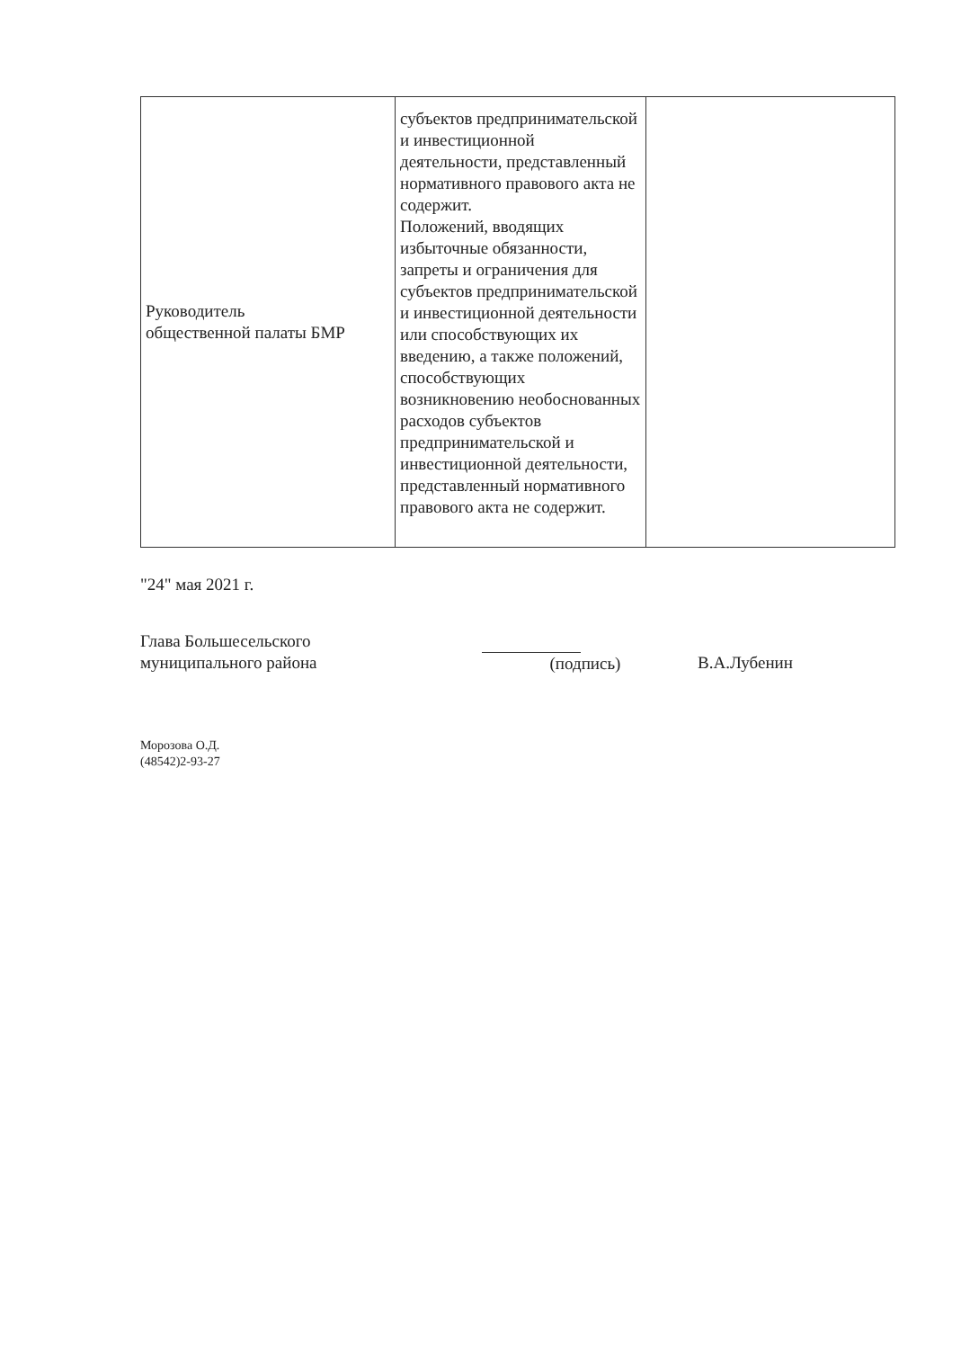| Руководитель общественной палаты БМР | субъектов предпринимательской и инвестиционной деятельности, представленный нормативного правового акта не содержит. Положений, вводящих избыточные обязанности, запреты и ограничения для субъектов предпринимательской и инвестиционной деятельности или способствующих их введению, а также положений, способствующих возникновению необоснованных расходов субъектов предпринимательской и инвестиционной деятельности, представленный нормативного правового акта не содержит. | |
"24" мая 2021 г.
Глава Большесельского
муниципального района
(подпись) В.А.Лубенин
Морозова О.Д.
(48542)2-93-27